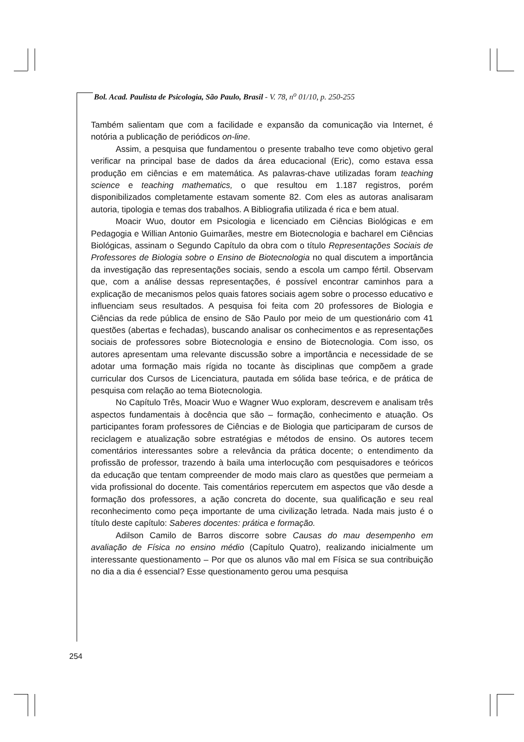Bol. Acad. Paulista de Psicologia, São Paulo, Brasil - V. 78, n<sup>o</sup> 01/10, p. 250-255
Também salientam que com a facilidade e expansão da comunicação via Internet, é notória a publicação de periódicos on-line.
Assim, a pesquisa que fundamentou o presente trabalho teve como objetivo geral verificar na principal base de dados da área educacional (Eric), como estava essa produção em ciências e em matemática. As palavras-chave utilizadas foram teaching science e teaching mathematics, o que resultou em 1.187 registros, porém disponibilizados completamente estavam somente 82. Com eles as autoras analisaram autoria, tipologia e temas dos trabalhos. A Bibliografia utilizada é rica e bem atual.
Moacir Wuo, doutor em Psicologia e licenciado em Ciências Biológicas e em Pedagogia e Willian Antonio Guimarães, mestre em Biotecnologia e bacharel em Ciências Biológicas, assinam o Segundo Capítulo da obra com o título Representações Sociais de Professores de Biologia sobre o Ensino de Biotecnologia no qual discutem a importância da investigação das representações sociais, sendo a escola um campo fértil. Observam que, com a análise dessas representações, é possível encontrar caminhos para a explicação de mecanismos pelos quais fatores sociais agem sobre o processo educativo e influenciam seus resultados. A pesquisa foi feita com 20 professores de Biologia e Ciências da rede pública de ensino de São Paulo por meio de um questionário com 41 questões (abertas e fechadas), buscando analisar os conhecimentos e as representações sociais de professores sobre Biotecnologia e ensino de Biotecnologia. Com isso, os autores apresentam uma relevante discussão sobre a importância e necessidade de se adotar uma formação mais rígida no tocante às disciplinas que compõem a grade curricular dos Cursos de Licenciatura, pautada em sólida base teórica, e de prática de pesquisa com relação ao tema Biotecnologia.
No Capítulo Três, Moacir Wuo e Wagner Wuo exploram, descrevem e analisam três aspectos fundamentais à docência que são – formação, conhecimento e atuação. Os participantes foram professores de Ciências e de Biologia que participaram de cursos de reciclagem e atualização sobre estratégias e métodos de ensino. Os autores tecem comentários interessantes sobre a relevância da prática docente; o entendimento da profissão de professor, trazendo à baila uma interlocução com pesquisadores e teóricos da educação que tentam compreender de modo mais claro as questões que permeiam a vida profissional do docente. Tais comentários repercutem em aspectos que vão desde a formação dos professores, a ação concreta do docente, sua qualificação e seu real reconhecimento como peça importante de uma civilização letrada. Nada mais justo é o título deste capítulo: Saberes docentes: prática e formação.
Adilson Camilo de Barros discorre sobre Causas do mau desempenho em avaliação de Física no ensino médio (Capítulo Quatro), realizando inicialmente um interessante questionamento – Por que os alunos vão mal em Física se sua contribuição no dia a dia é essencial? Esse questionamento gerou uma pesquisa
254